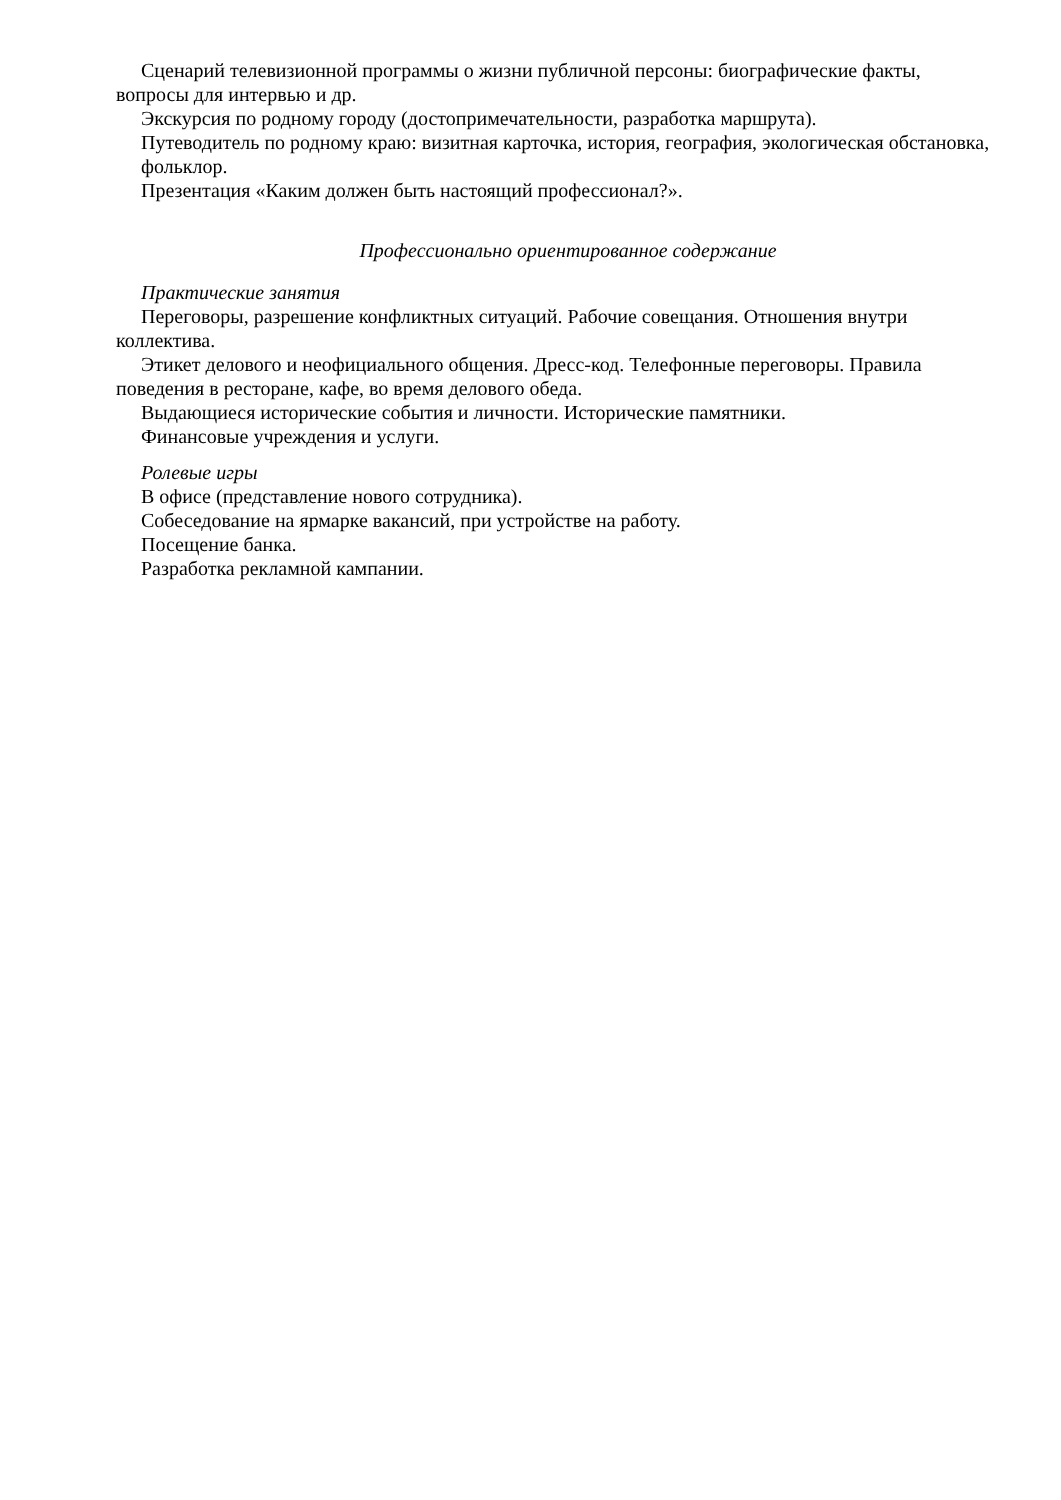Сценарий телевизионной программы о жизни публичной персоны: биографические факты, вопросы для интервью и др.
Экскурсия по родному городу (достопримечательности, разработка маршрута).
Путеводитель по родному краю: визитная карточка, история, география, экологическая обстановка, фольклор.
Презентация «Каким должен быть настоящий профессионал?».
Профессионально ориентированное содержание
Практические занятия
Переговоры, разрешение конфликтных ситуаций. Рабочие совещания. Отношения внутри коллектива.
Этикет делового и неофициального общения. Дресс-код. Телефонные переговоры. Правила поведения в ресторане, кафе, во время делового обеда.
Выдающиеся исторические события и личности. Исторические памятники.
Финансовые учреждения и услуги.
Ролевые игры
В офисе (представление нового сотрудника).
Собеседование на ярмарке вакансий, при устройстве на работу.
Посещение банка.
Разработка рекламной кампании.